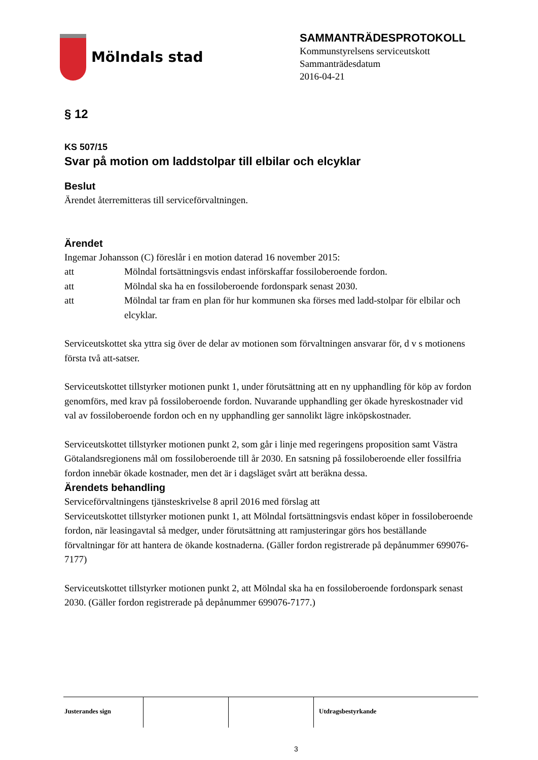Mölndals stad
SAMMANTRÄDESPROTOKOLL
Kommunstyrelsens serviceutskott
Sammanträdesdatum
2016-04-21
§ 12
KS 507/15
Svar på motion om laddstolpar till elbilar och elcyklar
Beslut
Ärendet återremitteras till serviceförvaltningen.
Ärendet
Ingemar Johansson (C) föreslår i en motion daterad 16 november 2015:
att Mölndal fortsättningsvis endast införskaffar fossiloberoende fordon.
att Mölndal ska ha en fossiloberoende fordonspark senast 2030.
att Mölndal tar fram en plan för hur kommunen ska förses med ladd-stolpar för elbilar och elcyklar.
Serviceutskottet ska yttra sig över de delar av motionen som förvaltningen ansvarar för, d v s motionens första två att-satser.
Serviceutskottet tillstyrker motionen punkt 1, under förutsättning att en ny upphandling för köp av fordon genomförs, med krav på fossiloberoende fordon. Nuvarande upphandling ger ökade hyreskostnader vid val av fossiloberoende fordon och en ny upphandling ger sannolikt lägre inköpskostnader.
Serviceutskottet tillstyrker motionen punkt 2, som går i linje med regeringens proposition samt Västra Götalandsregionens mål om fossiloberoende till år 2030. En satsning på fossiloberoende eller fossilfria fordon innebär ökade kostnader, men det är i dagsläget svårt att beräkna dessa.
Ärendets behandling
Serviceförvaltningens tjänsteskrivelse 8 april 2016 med förslag att
Serviceutskottet tillstyrker motionen punkt 1, att Mölndal fortsättningsvis endast köper in fossiloberoende fordon, när leasingavtal så medger, under förutsättning att ramjusteringar görs hos beställande förvaltningar för att hantera de ökande kostnaderna. (Gäller fordon registrerade på depånummer 699076-7177)
Serviceutskottet tillstyrker motionen punkt 2, att Mölndal ska ha en fossiloberoende fordonspark senast 2030. (Gäller fordon registrerade på depånummer 699076-7177.)
Justerandes sign Utdragsbestyrkande
3